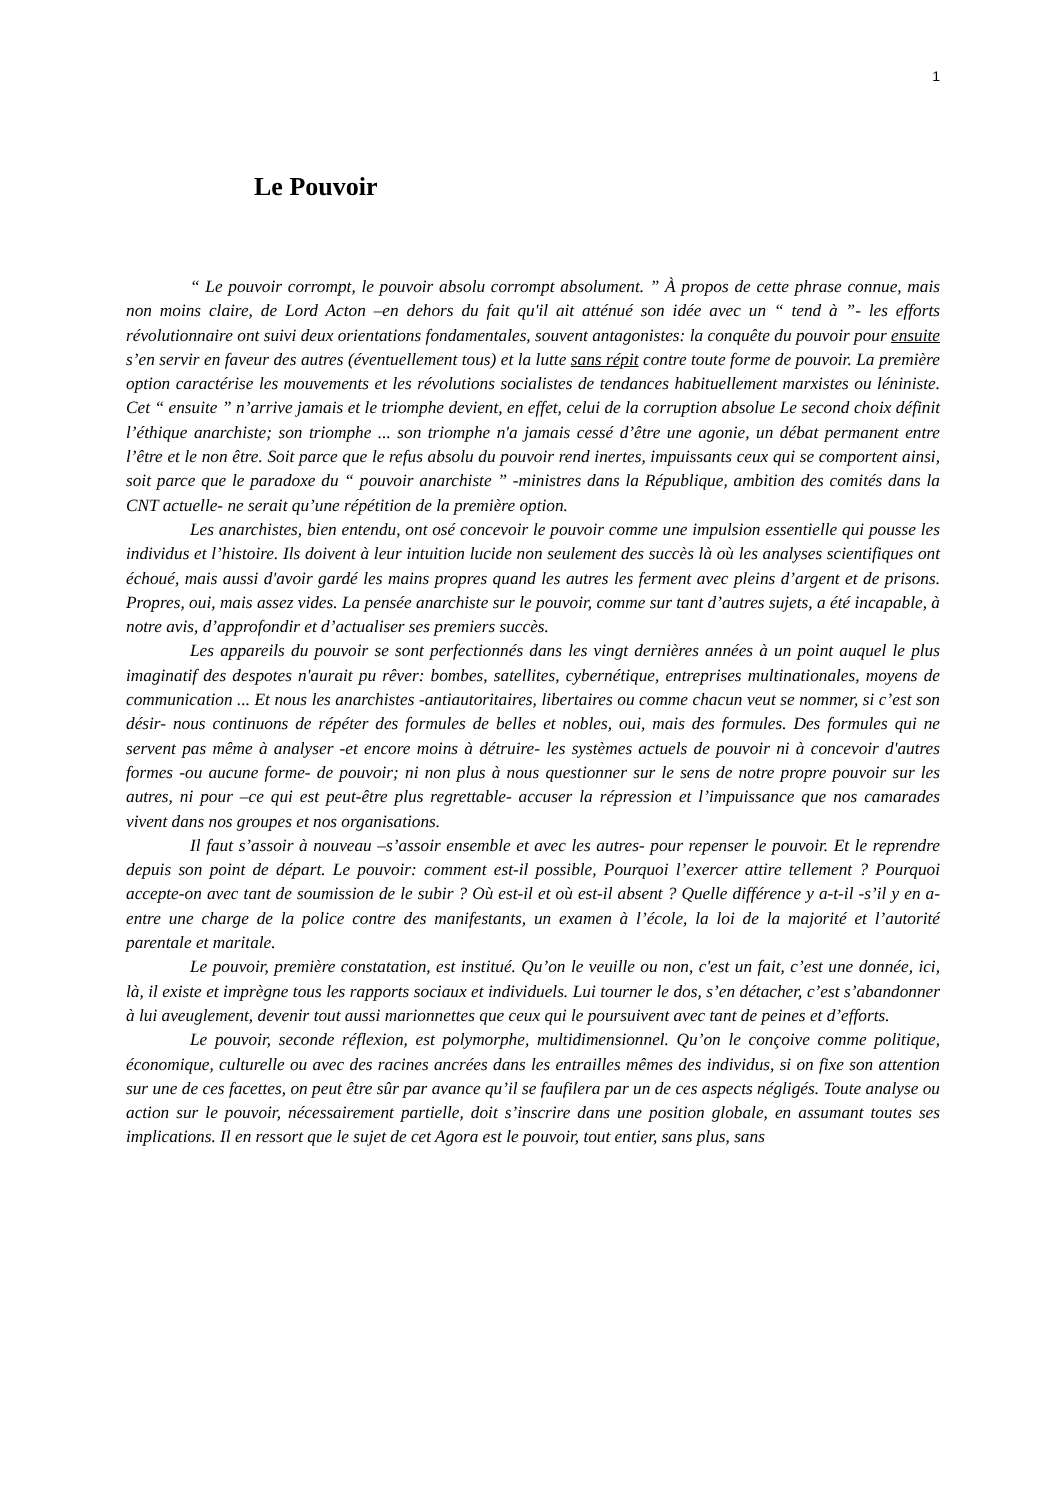1
Le Pouvoir
“ Le pouvoir corrompt, le pouvoir absolu corrompt absolument. ” À propos de cette phrase connue, mais non moins claire, de Lord Acton –en dehors du fait qu'il ait atténué son idée avec un “ tend à ”- les efforts révolutionnaire ont suivi deux orientations fondamentales, souvent antagonistes: la conquête du pouvoir pour ensuite s’en servir en faveur des autres (éventuellement tous) et la lutte sans répit contre toute forme de pouvoir. La première option caractérise les mouvements et les révolutions socialistes de tendances habituellement marxistes ou léniniste. Cet “ ensuite ” n’arrive jamais et le triomphe devient, en effet, celui de la corruption absolue Le second choix définit l’éthique anarchiste; son triomphe ... son triomphe n'a jamais cessé d’être une agonie, un débat permanent entre l’être et le non être. Soit parce que le refus absolu du pouvoir rend inertes, impuissants ceux qui se comportent ainsi, soit parce que le paradoxe du “ pouvoir anarchiste ” -ministres dans la République, ambition des comités dans la CNT actuelle- ne serait qu’une répétition de la première option.
Les anarchistes, bien entendu, ont osé concevoir le pouvoir comme une impulsion essentielle qui pousse les individus et l’histoire. Ils doivent à leur intuition lucide non seulement des succès là où les analyses scientifiques ont échoué, mais aussi d'avoir gardé les mains propres quand les autres les ferment avec pleins d’argent et de prisons. Propres, oui, mais assez vides. La pensée anarchiste sur le pouvoir, comme sur tant d’autres sujets, a été incapable, à notre avis, d’approfondir et d’actualiser ses premiers succès.
Les appareils du pouvoir se sont perfectionnés dans les vingt dernières années à un point auquel le plus imaginatif des despotes n'aurait pu rêver: bombes, satellites, cybernétique, entreprises multinationales, moyens de communication ... Et nous les anarchistes -antiautoritaires, libertaires ou comme chacun veut se nommer, si c’est son désir- nous continuons de répéter des formules de belles et nobles, oui, mais des formules. Des formules qui ne servent pas même à analyser -et encore moins à détruire- les systèmes actuels de pouvoir ni à concevoir d'autres formes -ou aucune forme- de pouvoir; ni non plus à nous questionner sur le sens de notre propre pouvoir sur les autres, ni pour –ce qui est peut-être plus regrettable- accuser la répression et l’impuissance que nos camarades vivent dans nos groupes et nos organisations.
Il faut s’assoir à nouveau –s’assoir ensemble et avec les autres- pour repenser le pouvoir. Et le reprendre depuis son point de départ. Le pouvoir: comment est-il possible, Pourquoi l’exercer attire tellement ? Pourquoi accepte-on avec tant de soumission de le subir ? Où est-il et où est-il absent ? Quelle différence y a-t-il -s’il y en a- entre une charge de la police contre des manifestants, un examen à l’école, la loi de la majorité et l’autorité parentale et maritale.
Le pouvoir, première constatation, est institué. Qu’on le veuille ou non, c'est un fait, c’est une donnée, ici, là, il existe et imprègne tous les rapports sociaux et individuels. Lui tourner le dos, s’en détacher, c’est s’abandonner à lui aveuglement, devenir tout aussi marionnettes que ceux qui le poursuivent avec tant de peines et d’efforts.
Le pouvoir, seconde réflexion, est polymorphe, multidimensionnel. Qu’on le conçoive comme politique, économique, culturelle ou avec des racines ancrées dans les entrailles mêmes des individus, si on fixe son attention sur une de ces facettes, on peut être sûr par avance qu’il se faufilera par un de ces aspects négligés. Toute analyse ou action sur le pouvoir, nécessairement partielle, doit s’inscrire dans une position globale, en assumant toutes ses implications. Il en ressort que le sujet de cet Agora est le pouvoir, tout entier, sans plus, sans